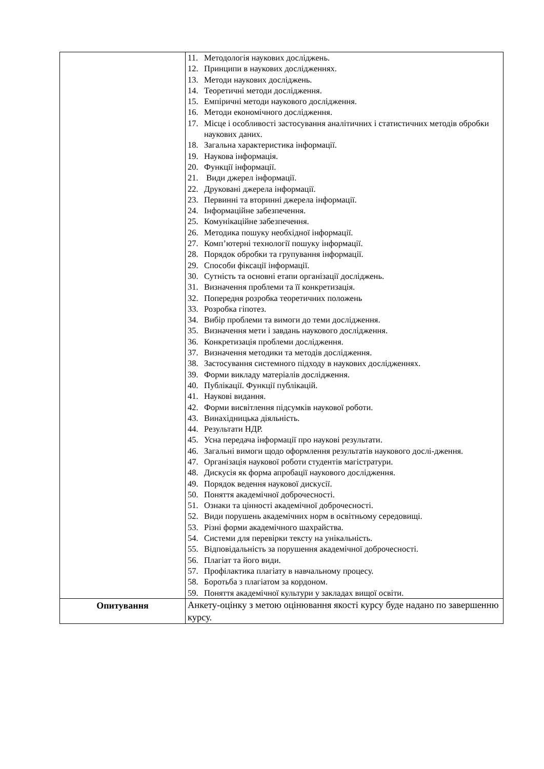| | 11. Методологія наукових досліджень. 12. Принципи в наукових дослідженнях. 13. Методи наукових досліджень. 14. Теоретичні методи дослідження. 15. Емпіричні методи наукового дослідження. 16. Методи економічного дослідження. 17. Місце і особливості застосування аналітичних і статистичних методів обробки наукових даних. 18. Загальна характеристика інформації. 19. Наукова інформація. 20. Функції інформації. 21. Види джерел інформації. 22. Друковані джерела інформації. 23. Первинні та вторинні джерела інформації. 24. Інформаційне забезпечення. 25. Комунікаційне забезпечення. 26. Методика пошуку необхідної інформації. 27. Комп’ютерні технології пошуку інформації. 28. Порядок обробки та групування інформації. 29. Способи фіксації інформації. 30. Сутність та основні етапи організації досліджень. 31. Визначення проблеми та її конкретизація. 32. Попередня розробка теоретичних положень 33. Розробка гіпотез. 34. Вибір проблеми та вимоги до теми дослідження. 35. Визначення мети і завдань наукового дослідження. 36. Конкретизація проблеми дослідження. 37. Визначення методики та методів дослідження. 38. Застосування системного підходу в наукових дослідженнях. 39. Форми викладу матеріалів дослідження. 40. Публікації. Функції публікацій. 41. Наукові видання. 42. Форми висвітлення підсумків наукової роботи. 43. Винахідницька діяльність. 44. Результати НДР. 45. Усна передача інформації про наукові результати. 46. Загальні вимоги щодо оформлення результатів наукового дослі-дження. 47. Організація наукової роботи студентів магістратури. 48. Дискусія як форма апробації наукового дослідження. 49. Порядок ведення наукової дискусії. 50. Поняття академічної доброчесності. 51. Ознаки та цінності академічної доброчесності. 52. Види порушень академічних норм в освітньому середовищі. 53. Різні форми академічного шахрайства. 54. Системи для перевірки тексту на унікальність. 55. Відповідальність за порушення академічної доброчесності. 56. Плагіат та його види. 57. Профілактика плагіату в навчальному процесу. 58. Боротьба з плагіатом за кордоном. 59. Поняття академічної культури у закладах вищої освіти. |
| Опитування | Анкету-оцінку з метою оцінювання якості курсу буде надано по завершенню курсу. |